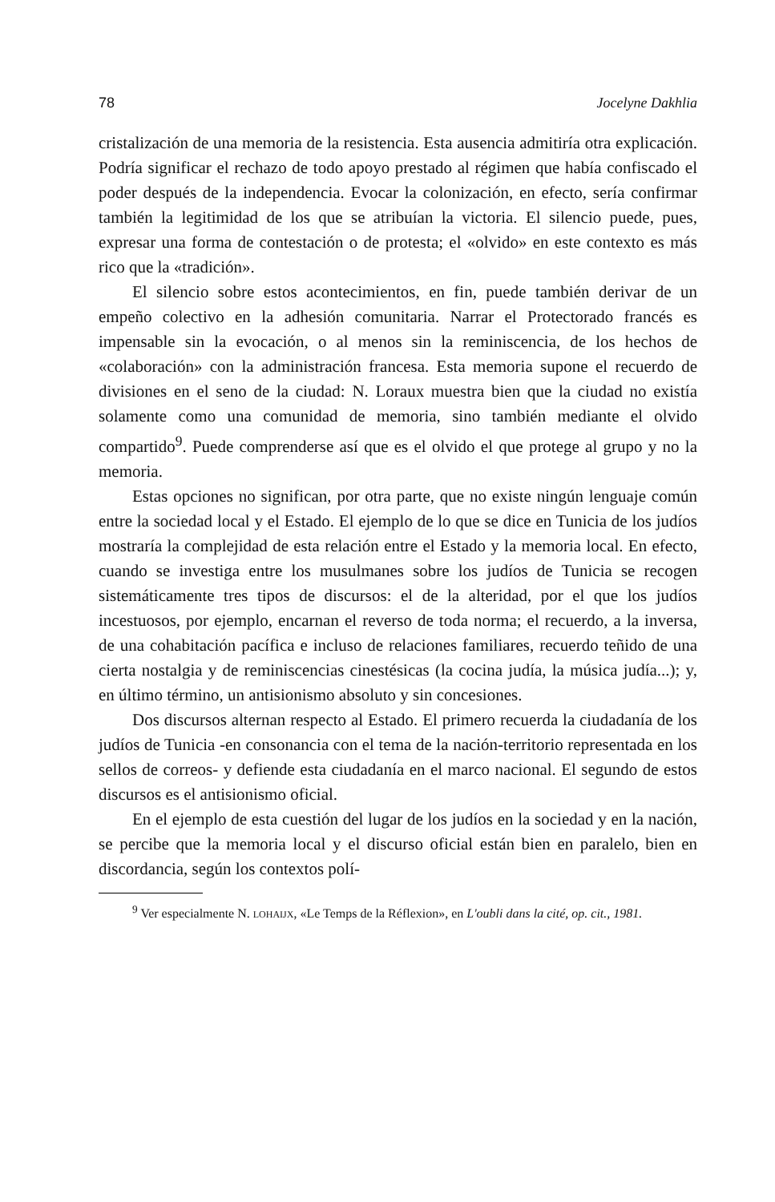78 Jocelyne Dakhlia
cristalización de una memoria de la resistencia. Esta ausencia admitiría otra explicación. Podría significar el rechazo de todo apoyo prestado al régimen que había confiscado el poder después de la independencia. Evocar la colonización, en efecto, sería confirmar también la legitimidad de los que se atribuían la victoria. El silencio puede, pues, expresar una forma de contestación o de protesta; el «olvido» en este contexto es más rico que la «tradición».
El silencio sobre estos acontecimientos, en fin, puede también derivar de un empeño colectivo en la adhesión comunitaria. Narrar el Protectorado francés es impensable sin la evocación, o al menos sin la reminiscencia, de los hechos de «colaboración» con la administración francesa. Esta memoria supone el recuerdo de divisiones en el seno de la ciudad: N. Loraux muestra bien que la ciudad no existía solamente como una comunidad de memoria, sino también mediante el olvido compartido<sup>9</sup>. Puede comprenderse así que es el olvido el que protege al grupo y no la memoria.
Estas opciones no significan, por otra parte, que no existe ningún lenguaje común entre la sociedad local y el Estado. El ejemplo de lo que se dice en Tunicia de los judíos mostraría la complejidad de esta relación entre el Estado y la memoria local. En efecto, cuando se investiga entre los musulmanes sobre los judíos de Tunicia se recogen sistemáticamente tres tipos de discursos: el de la alteridad, por el que los judíos incestuosos, por ejemplo, encarnan el reverso de toda norma; el recuerdo, a la inversa, de una cohabitación pacífica e incluso de relaciones familiares, recuerdo teñido de una cierta nostalgia y de reminiscencias cinestésicas (la cocina judía, la música judía...); y, en último término, un antisionismo absoluto y sin concesiones.
Dos discursos alternan respecto al Estado. El primero recuerda la ciudadanía de los judíos de Tunicia -en consonancia con el tema de la nación-territorio representada en los sellos de correos- y defiende esta ciudadanía en el marco nacional. El segundo de estos discursos es el antisionismo oficial.
En el ejemplo de esta cuestión del lugar de los judíos en la sociedad y en la nación, se percibe que la memoria local y el discurso oficial están bien en paralelo, bien en discordancia, según los contextos polí-
<sup>9</sup> Ver especialmente N. LOHAIJX, «Le Temps de la Réflexion», en L'oubli dans la cité, op. cit., 1981.